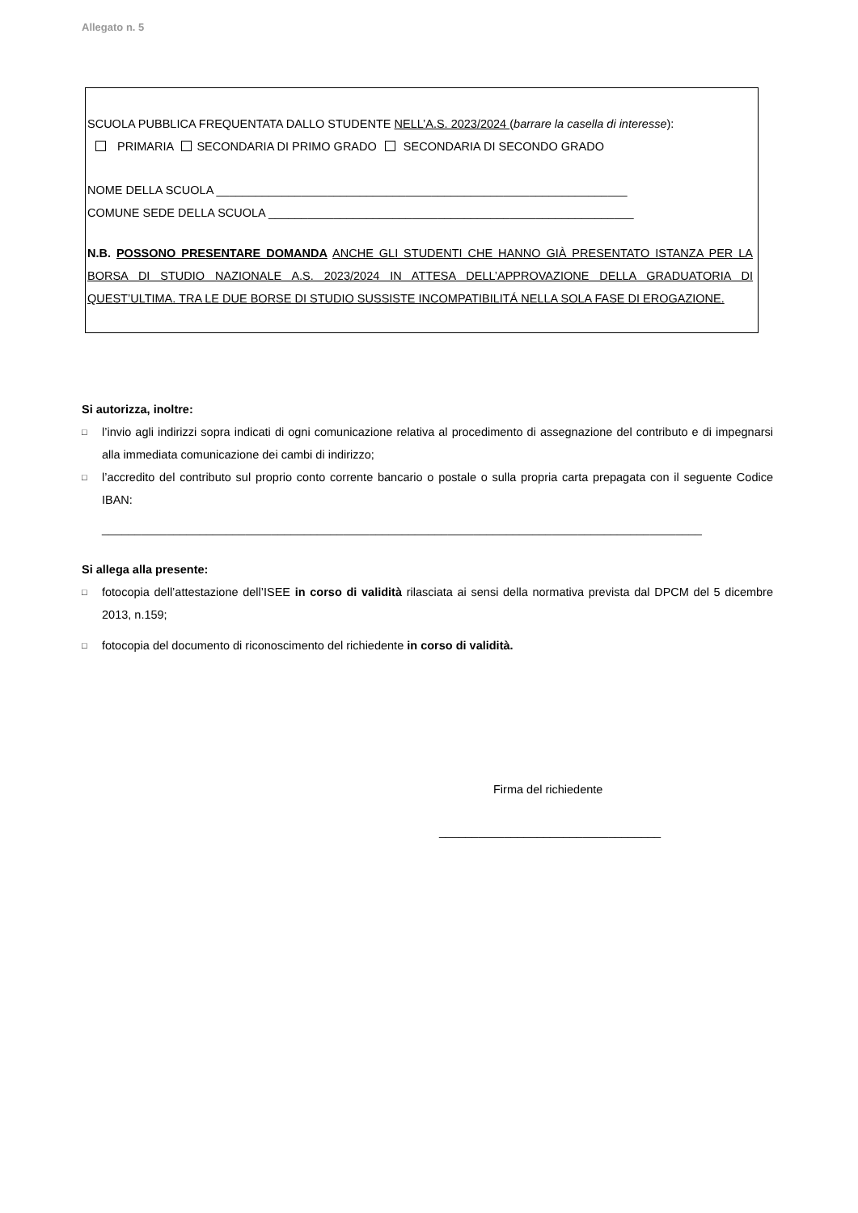Allegato n. 5
SCUOLA PUBBLICA FREQUENTATA DALLO STUDENTE NELL’A.S. 2023/2024 (barrare la casella di interesse):
PRIMARIA SECONDARIA DI PRIMO GRADO SECONDARIA DI SECONDO GRADO
NOME DELLA SCUOLA _______________________________________________________________
COMUNE SEDE DELLA SCUOLA ________________________________________________________
N.B. POSSONO PRESENTARE DOMANDA ANCHE GLI STUDENTI CHE HANNO GIÀ PRESENTATO ISTANZA PER LA BORSA DI STUDIO NAZIONALE A.S. 2023/2024 IN ATTESA DELL’APPROVAZIONE DELLA GRADUATORIA DI QUEST’ULTIMA. TRA LE DUE BORSE DI STUDIO SUSSISTE INCOMPATIBILITÁ NELLA SOLA FASE DI EROGAZIONE.
Si autorizza, inoltre:
□ l’invio agli indirizzi sopra indicati di ogni comunicazione relativa al procedimento di assegnazione del contributo e di impegnarsi alla immediata comunicazione dei cambi di indirizzo;
□ l’accredito del contributo sul proprio conto corrente bancario o postale o sulla propria carta prepagata con il seguente Codice IBAN:
____________________________________________________________________________________________
Si allega alla presente:
□ fotocopia dell’attestazione dell’ISEE in corso di validità rilasciata ai sensi della normativa prevista dal DPCM del 5 dicembre 2013, n.159;
□ fotocopia del documento di riconoscimento del richiedente in corso di validità.
Firma del richiedente
__________________________________